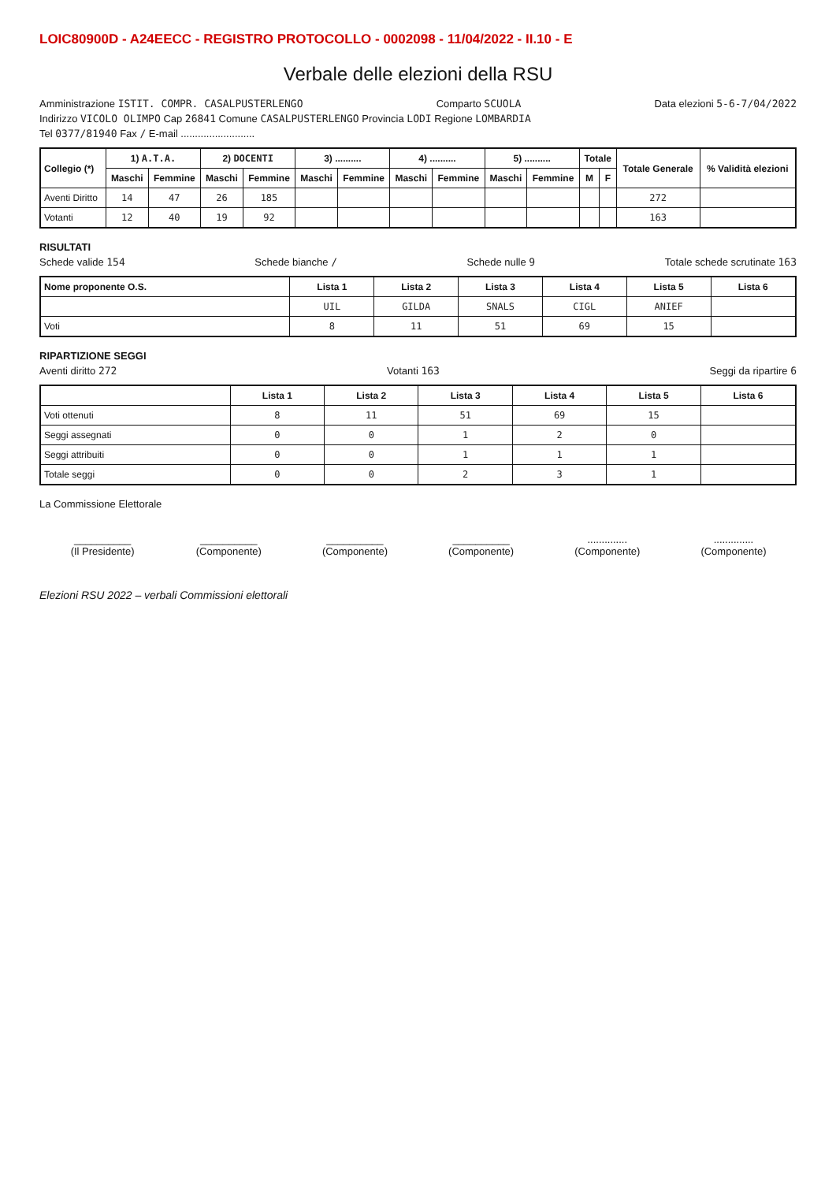LOIC80900D - A24EECC - REGISTRO PROTOCOLLO - 0002098 - 11/04/2022 - II.10 - E
Verbale delle elezioni della RSU
Amministrazione ISTIT. COMPR. CASALPUSTERLENGO Comparto SCUOLA Data elezioni 5-6-7/04/2022
Indirizzo VICOLO OLIMPO Cap 26841 Comune CASALPUSTERLENGO Provincia LODI Regione LOMBARDIA
Tel 0377/81940 Fax / E-mail ..........................
| Collegio (*) | 1) A.T.A. | | 2) DOCENTI | | 3) .......... | | 4) .......... | | 5) .......... | | Totale | | Totale Generale | % Validità elezioni |
| --- | --- | --- | --- | --- | --- | --- | --- | --- | --- | --- | --- | --- | --- | --- |
| | Maschi | Femmine | Maschi | Femmine | Maschi | Femmine | Maschi | Femmine | Maschi | Femmine | M | F | | |
| Aventi Diritto | 14 | 47 | 26 | 185 | | | | | | | | | 272 | |
| Votanti | 12 | 40 | 19 | 92 | | | | | | | | | 163 | |
RISULTATI
Schede valide 154 Schede bianche / Schede nulle 9 Totale schede scrutinate 163
| Nome proponente O.S. | Lista 1 | Lista 2 | Lista 3 | Lista 4 | Lista 5 | Lista 6 |
| --- | --- | --- | --- | --- | --- | --- |
| | UIL | GILDA | SNALS | CIGL | ANIEF | |
| Voti | 8 | 11 | 51 | 69 | 15 | |
RIPARTIZIONE SEGGI
Aventi diritto 272 Votanti 163 Seggi da ripartire 6
| | Lista 1 | Lista 2 | Lista 3 | Lista 4 | Lista 5 | Lista 6 |
| --- | --- | --- | --- | --- | --- | --- |
| Voti ottenuti | 8 | 11 | 51 | 69 | 15 | |
| Seggi assegnati | 0 | 0 | 1 | 2 | 0 | |
| Seggi attribuiti | 0 | 0 | 1 | 1 | 1 | |
| Totale seggi | 0 | 0 | 2 | 3 | 1 | |
La Commissione Elettorale
__________
(Il Presidente)
__________
(Componente)
__________
(Componente)
__________
(Componente)
..............
(Componente)
..............
(Componente)
Elezioni RSU 2022 – verbali Commissioni elettorali